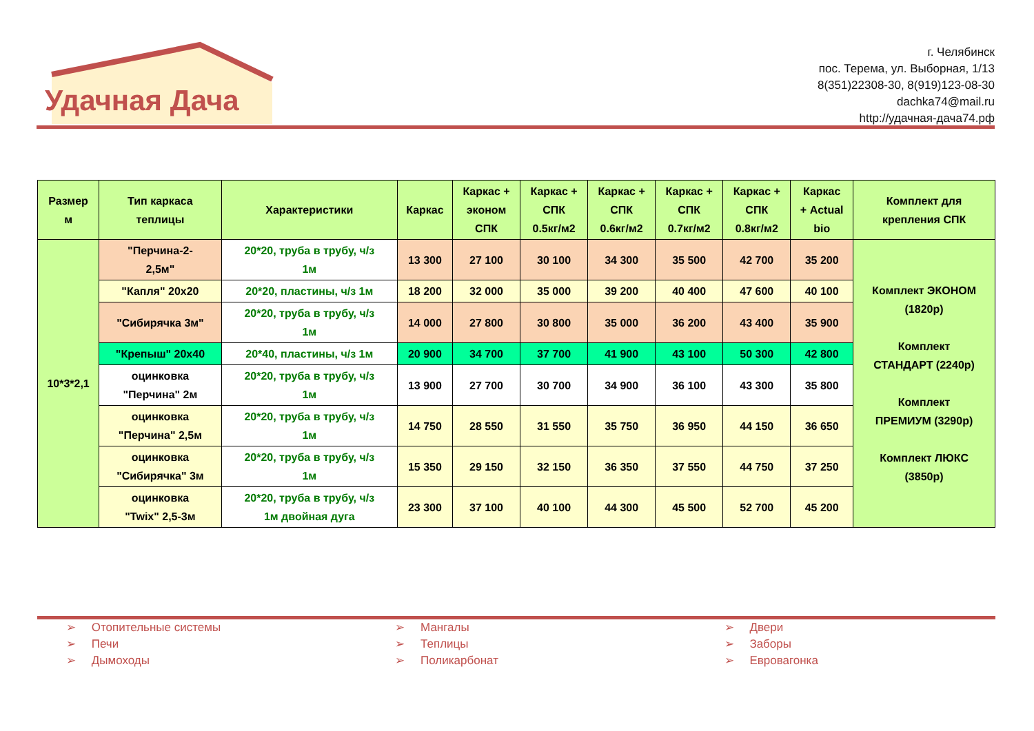Удачная Дача
г. Челябинск
пос. Терема, ул. Выборная, 1/13
8(351)22308-30, 8(919)123-08-30
dachka74@mail.ru
http://удачная-дача74.рф
| Размер м | Тип каркаса теплицы | Характеристики | Каркас | Каркас + эконом СПК | Каркас + СПК 0.5кг/м2 | Каркас + СПК 0.6кг/м2 | Каркас + СПК 0.7кг/м2 | Каркас + СПК 0.8кг/м2 | Каркас + Actual bio | Комплект для крепления СПК |
| --- | --- | --- | --- | --- | --- | --- | --- | --- | --- | --- |
| 10*3*2,1 | "Перчина-2- 2,5м" | 20*20, труба в трубу, ч/з 1м | 13 300 | 27 100 | 30 100 | 34 300 | 35 500 | 42 700 | 35 200 | Комплект ЭКОНОМ (1820р) Комплект СТАНДАРТ (2240р) Комплект ПРЕМИУМ (3290р) Комплект ЛЮКС (3850р) |
| | "Капля" 20х20 | 20*20, пластины, ч/з 1м | 18 200 | 32 000 | 35 000 | 39 200 | 40 400 | 47 600 | 40 100 | |
| | "Сибирячка 3м" | 20*20, труба в трубу, ч/з 1м | 14 000 | 27 800 | 30 800 | 35 000 | 36 200 | 43 400 | 35 900 | |
| | "Крепыш" 20х40 | 20*40, пластины, ч/з 1м | 20 900 | 34 700 | 37 700 | 41 900 | 43 100 | 50 300 | 42 800 | |
| | оцинковка "Перчина" 2м | 20*20, труба в трубу, ч/з 1м | 13 900 | 27 700 | 30 700 | 34 900 | 36 100 | 43 300 | 35 800 | |
| | оцинковка "Перчина" 2,5м | 20*20, труба в трубу, ч/з 1м | 14 750 | 28 550 | 31 550 | 35 750 | 36 950 | 44 150 | 36 650 | |
| | оцинковка "Сибирячка" 3м | 20*20, труба в трубу, ч/з 1м | 15 350 | 29 150 | 32 150 | 36 350 | 37 550 | 44 750 | 37 250 | |
| | оцинковка "Twix" 2,5-3м | 20*20, труба в трубу, ч/з 1м двойная дуга | 23 300 | 37 100 | 40 100 | 44 300 | 45 500 | 52 700 | 45 200 | |
➢ Отопительные системы
➢ Печи
➢ Дымоходы
➢ Мангалы
➢ Теплицы
➢ Поликарбонат
➢ Двери
➢ Заборы
➢ Евровагонка